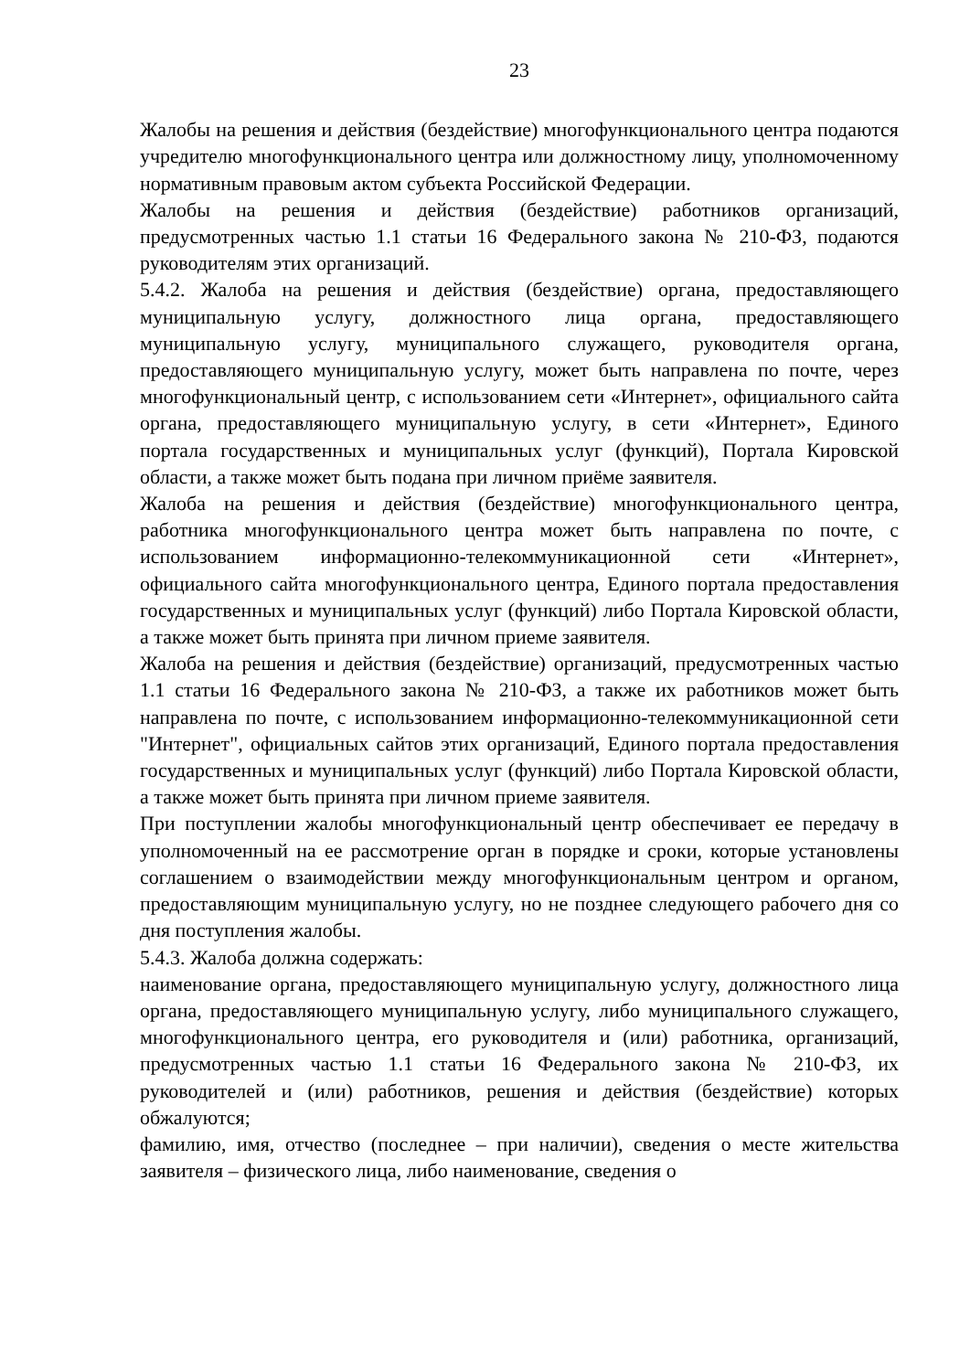23
Жалобы на решения и действия (бездействие) многофункционального центра подаются учредителю многофункционального центра или должностному лицу, уполномоченному нормативным правовым актом субъекта Российской Федерации.
Жалобы на решения и действия (бездействие) работников организаций, предусмотренных частью 1.1 статьи 16 Федерального закона № 210-ФЗ, подаются руководителям этих организаций.
5.4.2. Жалоба на решения и действия (бездействие) органа, предоставляющего муниципальную услугу, должностного лица органа, предоставляющего муниципальную услугу, муниципального служащего, руководителя органа, предоставляющего муниципальную услугу, может быть направлена по почте, через многофункциональный центр, с использованием сети «Интернет», официального сайта органа, предоставляющего муниципальную услугу, в сети «Интернет», Единого портала государственных и муниципальных услуг (функций), Портала Кировской области, а также может быть подана при личном приёме заявителя.
Жалоба на решения и действия (бездействие) многофункционального центра, работника многофункционального центра может быть направлена по почте, с использованием информационно-телекоммуникационной сети «Интернет», официального сайта многофункционального центра, Единого портала предоставления государственных и муниципальных услуг (функций) либо Портала Кировской области, а также может быть принята при личном приеме заявителя.
Жалоба на решения и действия (бездействие) организаций, предусмотренных частью 1.1 статьи 16 Федерального закона № 210-ФЗ, а также их работников может быть направлена по почте, с использованием информационно-телекоммуникационной сети "Интернет", официальных сайтов этих организаций, Единого портала предоставления государственных и муниципальных услуг (функций) либо Портала Кировской области, а также может быть принята при личном приеме заявителя.
При поступлении жалобы многофункциональный центр обеспечивает ее передачу в уполномоченный на ее рассмотрение орган в порядке и сроки, которые установлены соглашением о взаимодействии между многофункциональным центром и органом, предоставляющим муниципальную услугу, но не позднее следующего рабочего дня со дня поступления жалобы.
5.4.3. Жалоба должна содержать:
наименование органа, предоставляющего муниципальную услугу, должностного лица органа, предоставляющего муниципальную услугу, либо муниципального служащего, многофункционального центра, его руководителя и (или) работника, организаций, предусмотренных частью 1.1 статьи 16 Федерального закона № 210-ФЗ, их руководителей и (или) работников, решения и действия (бездействие) которых обжалуются;
фамилию, имя, отчество (последнее – при наличии), сведения о месте жительства заявителя – физического лица, либо наименование, сведения о